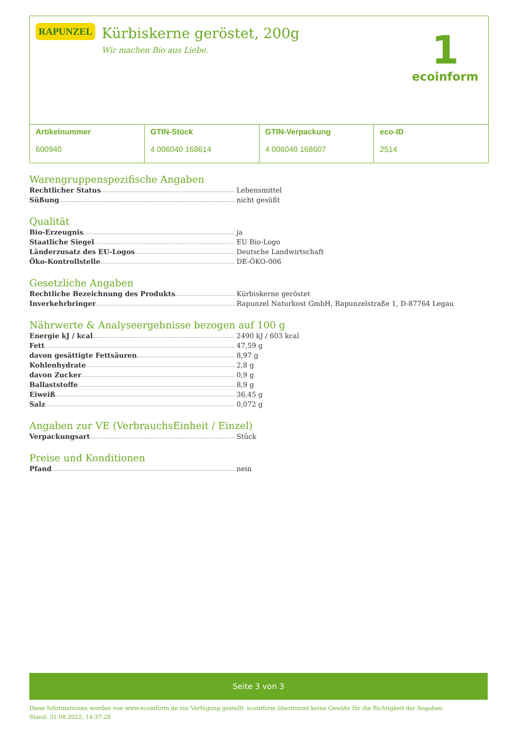RAPUNZEL
Kürbiskerne geröstet, 200g
Wir machen Bio aus Liebe.
1
ecoinform
Artikelnummer
600940
GTIN-Stück
4 006040 168614
GTIN-Verpackung
4 006040 168607
eco-ID
2514
Warengruppenspezifische Angaben
Rechtlicher Status Lebensmittel
Süßung nicht gesüßt
Qualität
Bio-Erzeugnis ja
Staatliche Siegel EU Bio-Logo
Länderzusatz des EU-Logos Deutsche Landwirtschaft
Öko-Kontrollstelle DE-ÖKO-006
Gesetzliche Angaben
Rechtliche Bezeichnung des Produkts Kürbiskerne geröstet
Inverkehrbringer Rapunzel Naturkost GmbH, Rapunzelstraße 1, D-87764 Legau
Nährwerte & Analyseergebnisse bezogen auf 100 g
Energie kJ / kcal 2490 kJ / 603 kcal
Fett 47,59 g
davon gesättigte Fettsäuren 8,97 g
Kohlenhydrate 2,8 g
davon Zucker 0,9 g
Ballaststoffe 8,9 g
Eiweiß 36,45 g
Salz 0,072 g
Angaben zur VE (VerbrauchsEinheit / Einzel)
Verpackungsart Stück
Preise und Konditionen
Pfand nein
Seite 3 von 3
Diese Informationen wurden von www.ecoinform.de zur Verfügung gestellt. ecoinform übernimmt keine Gewähr für die Richtigkeit der Angaben.
Stand: 31.08.2022, 14:37:28